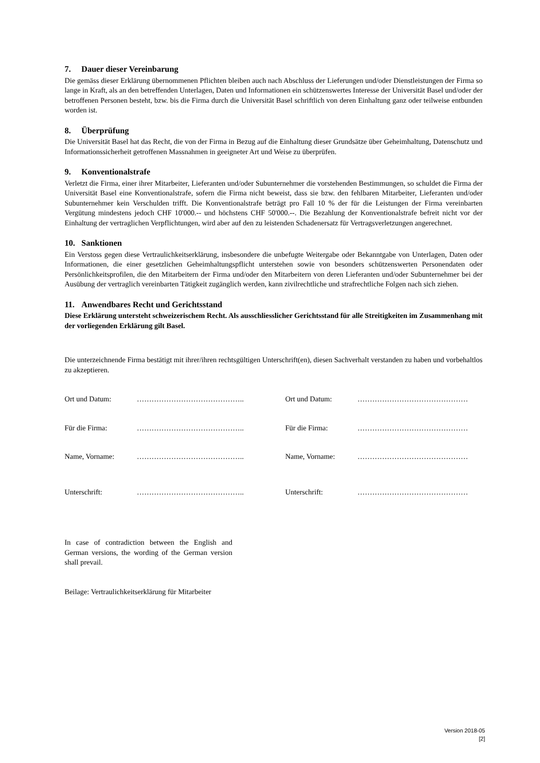7. Dauer dieser Vereinbarung
Die gemäss dieser Erklärung übernommenen Pflichten bleiben auch nach Abschluss der Lieferungen und/oder Dienstleistungen der Firma so lange in Kraft, als an den betreffenden Unterlagen, Daten und Informationen ein schützenswertes Interesse der Universität Basel und/oder der betroffenen Personen besteht, bzw. bis die Firma durch die Universität Basel schriftlich von deren Einhaltung ganz oder teilweise entbunden worden ist.
8. Überprüfung
Die Universität Basel hat das Recht, die von der Firma in Bezug auf die Einhaltung dieser Grundsätze über Geheimhaltung, Datenschutz und Informationssicherheit getroffenen Massnahmen in geeigneter Art und Weise zu überprüfen.
9. Konventionalstrafe
Verletzt die Firma, einer ihrer Mitarbeiter, Lieferanten und/oder Subunternehmer die vorstehenden Bestimmungen, so schuldet die Firma der Universität Basel eine Konventionalstrafe, sofern die Firma nicht beweist, dass sie bzw. den fehlbaren Mitarbeiter, Lieferanten und/oder Subunternehmer kein Verschulden trifft. Die Konventionalstrafe beträgt pro Fall 10 % der für die Leistungen der Firma vereinbarten Vergütung mindestens jedoch CHF 10'000.-- und höchstens CHF 50'000.--. Die Bezahlung der Konventionalstrafe befreit nicht vor der Einhaltung der vertraglichen Verpflichtungen, wird aber auf den zu leistenden Schadenersatz für Vertragsverletzungen angerechnet.
10. Sanktionen
Ein Verstoss gegen diese Vertraulichkeitserklärung, insbesondere die unbefugte Weitergabe oder Bekanntgabe von Unterlagen, Daten oder Informationen, die einer gesetzlichen Geheimhaltungspflicht unterstehen sowie von besonders schützenswerten Personendaten oder Persönlichkeitsprofilen, die den Mitarbeitern der Firma und/oder den Mitarbeitern von deren Lieferanten und/oder Subunternehmer bei der Ausübung der vertraglich vereinbarten Tätigkeit zugänglich werden, kann zivilrechtliche und strafrechtliche Folgen nach sich ziehen.
11. Anwendbares Recht und Gerichtsstand
Diese Erklärung untersteht schweizerischem Recht. Als ausschliesslicher Gerichtsstand für alle Streitigkeiten im Zusammenhang mit der vorliegenden Erklärung gilt Basel.
Die unterzeichnende Firma bestätigt mit ihrer/ihren rechtsgültigen Unterschrift(en), diesen Sachverhalt verstanden zu haben und vorbehaltlos zu akzeptieren.
Ort und Datum:
……………………………………..
Ort und Datum:
………………………………………
Für die Firma:
……………………………………..
Für die Firma:
………………………………………
Name, Vorname:
……………………………………..
Name, Vorname:
………………………………………
Unterschrift:
……………………………………..
Unterschrift:
………………………………………
In case of contradiction between the English and German versions, the wording of the German version shall prevail.
Beilage: Vertraulichkeitserklärung für Mitarbeiter
Version 2018-05
[2]